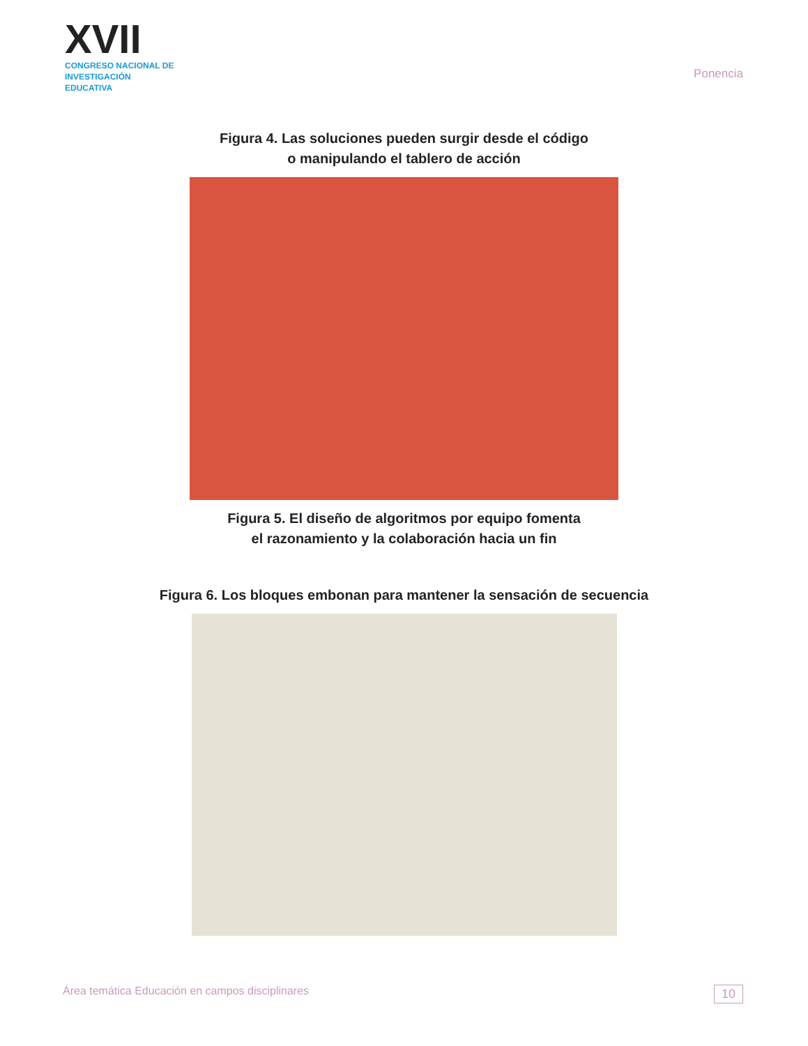XVII
CONGRESO NACIONAL DE
INVESTIGACIÓN EDUCATIVA
Ponencia
Figura 4. Las soluciones pueden surgir desde el código
o manipulando el tablero de acción
Figura 5. El diseño de algoritmos por equipo fomenta
el razonamiento y la colaboración hacia un fin
Figura 6. Los bloques embonan para mantener la sensación de secuencia
Área temática Educación en campos disciplinares 10